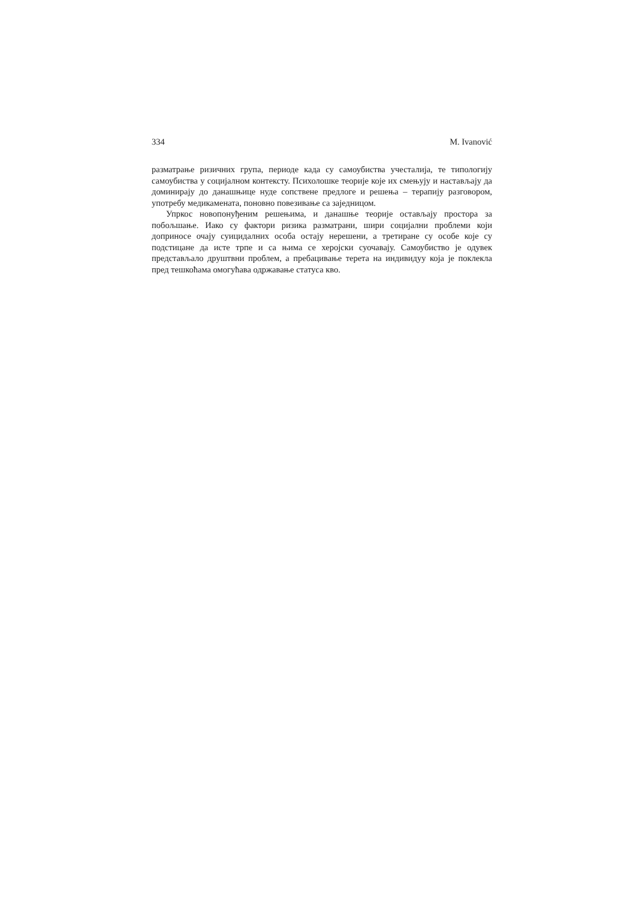334 M. Ivanović
разматрање ризичних група, периоде када су самоубиства учесталија, те типологију самоубиства у социјалном контексту. Психолошке теорије које их смењују и настављају да доминирају до данашњице нуде сопствене предлоге и решења – терапију разговором, употребу медикамената, поновно повезивање са заједницом.
Упркос новопонуђеним решењима, и данашње теорије остављају простора за побољшање. Иако су фактори ризика разматрани, шири социјални проблеми који доприносе очају суицидалних особа остају нерешени, а третиране су особе које су подстицане да исте трпе и са њима се херојски суочавају. Самоубиство је одувек представљало друштвни проблем, а пребацивање терета на индивидуу која је поклекла пред тешкоћама омогућава одржавање статуса кво.